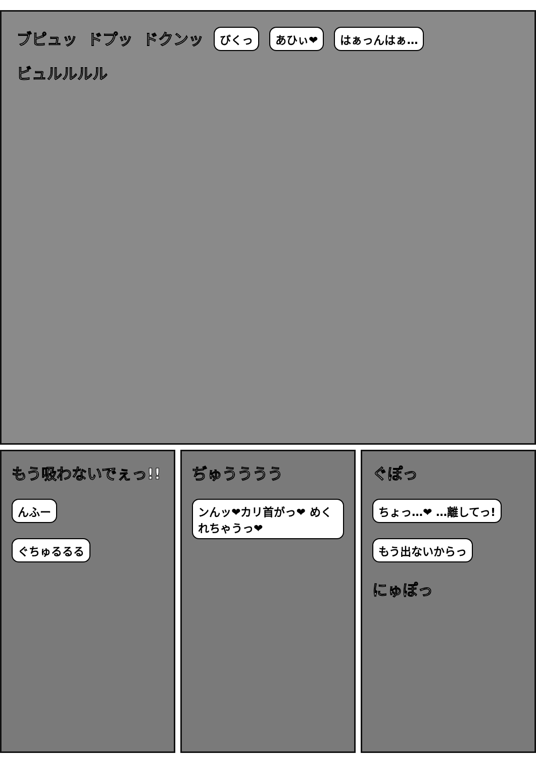ブピュッ ドプッ ドクンッ びくっ あひぃ❤ はぁっんはぁ… ビュルルルル
もう吸わないでぇっ!!
んふー
ぐちゅるるる
ぢゅうううう
ンんッ❤カリ首がっ❤ めくれちゃうっ❤
ぐぽっ
ちょっ…❤ …離してっ!
もう出ないからっ
にゅぽっ